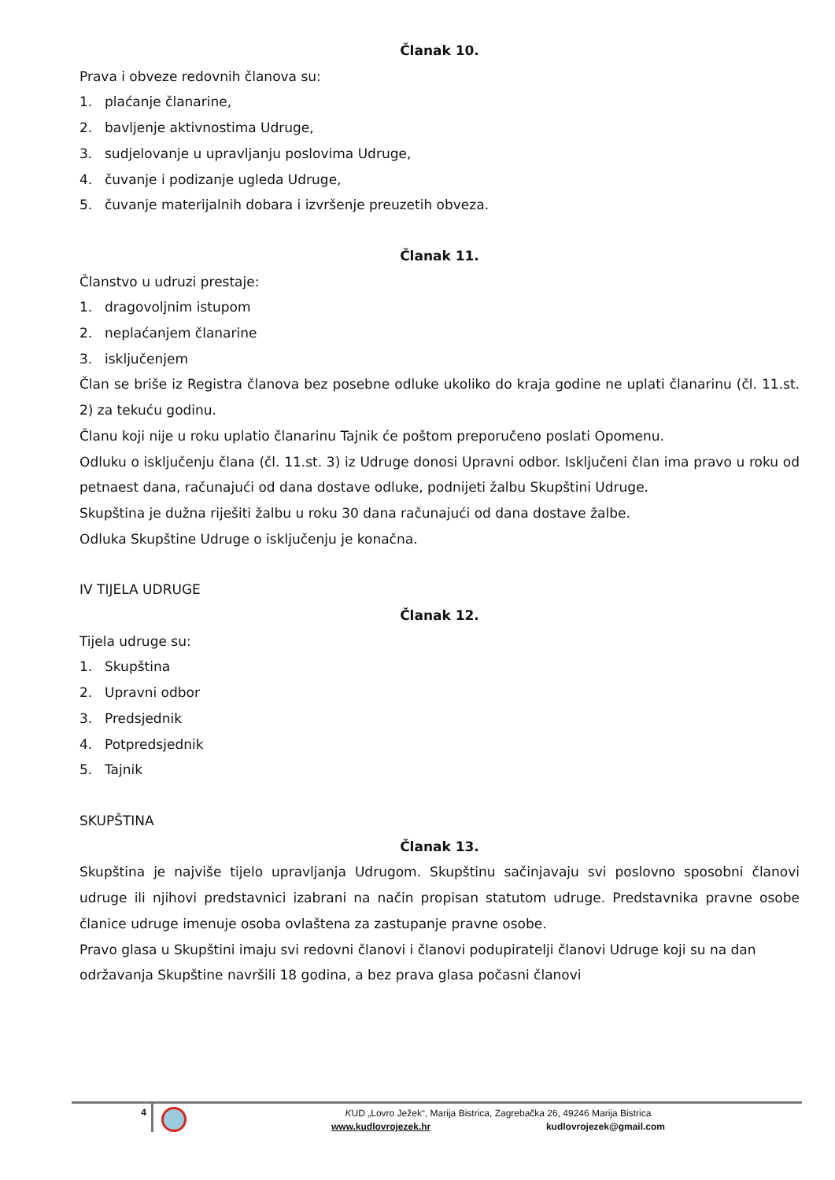Članak 10.
Prava i obveze redovnih članova su:
1. plaćanje članarine,
2. bavljenje aktivnostima Udruge,
3. sudjelovanje u upravljanju poslovima Udruge,
4. čuvanje i podizanje ugleda Udruge,
5. čuvanje materijalnih dobara i izvršenje preuzetih obveza.
Članak 11.
Članstvo u udruzi prestaje:
1. dragovoljnim istupom
2. neplaćanjem članarine
3. isključenjem
Član se briše iz Registra članova bez posebne odluke ukoliko do kraja godine ne uplati članarinu (čl. 11.st. 2) za tekuću godinu.
Članu koji nije u roku uplatio članarinu Tajnik će poštom preporučeno poslati Opomenu.
Odluku o isključenju člana (čl. 11.st. 3) iz Udruge donosi Upravni odbor. Isključeni član ima pravo u roku od petnaest dana, računajući od dana dostave odluke, podnijeti žalbu Skupštini Udruge.
Skupština je dužna riješiti žalbu u roku 30 dana računajući od dana dostave žalbe.
Odluka Skupštine Udruge o isključenju je konačna.
IV TIJELA UDRUGE
Članak 12.
Tijela udruge su:
1. Skupština
2. Upravni odbor
3. Predsjednik
4. Potpredsjednik
5. Tajnik
SKUPŠTINA
Članak 13.
Skupština je najviše tijelo upravljanja Udrugom. Skupštinu sačinjavaju svi poslovno sposobni članovi udruge ili njihovi predstavnici izabrani na način propisan statutom udruge. Predstavnika pravne osobe članice udruge imenuje osoba ovlaštena za zastupanje pravne osobe.
Pravo glasa u Skupštini imaju svi redovni članovi i članovi podupiratelji članovi Udruge koji su na dan održavanja Skupštine navršili 18 godina, a bez prava glasa počasni članovi
4
KUD „Lovro Ježek“, Marija Bistrica, Zagrebačka 26, 49246 Marija Bistrica
www.kudlovrojezek.hr kudlovrojezek@gmail.com